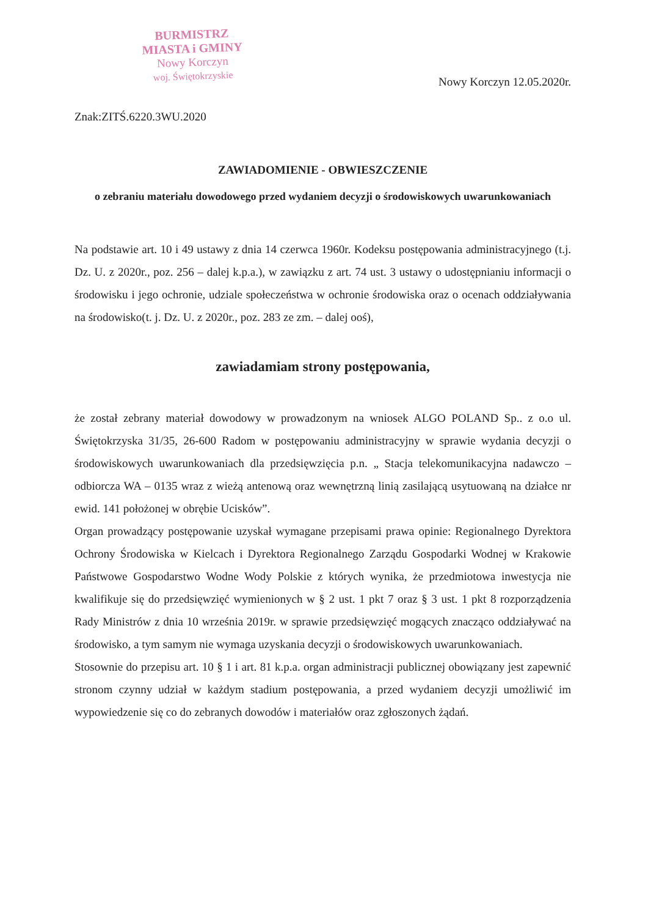BURMISTRZ
MIASTA i GMINY
Nowy Korczyn
woj. Świętokrzyskie
Nowy Korczyn 12.05.2020r.
Znak:ZITŚ.6220.3WU.2020
ZAWIADOMIENIE - OBWIESZCZENIE
o zebraniu materiału dowodowego przed wydaniem decyzji o środowiskowych uwarunkowaniach
Na podstawie art. 10 i 49 ustawy z dnia 14 czerwca 1960r. Kodeksu postępowania administracyjnego (t.j. Dz. U. z 2020r., poz. 256 – dalej k.p.a.), w zawiązku z art. 74 ust. 3 ustawy o udostępnianiu informacji o środowisku i jego ochronie, udziale społeczeństwa w ochronie środowiska oraz o ocenach oddziaływania na środowisko(t. j. Dz. U. z 2020r., poz. 283 ze zm. – dalej ooś),
zawiadamiam strony postępowania,
że został zebrany materiał dowodowy w prowadzonym na wniosek ALGO POLAND Sp.. z o.o ul. Świętokrzyska 31/35, 26-600 Radom w postępowaniu administracyjny w sprawie wydania decyzji o środowiskowych uwarunkowaniach dla przedsięwzięcia p.n. „ Stacja telekomunikacyjna nadawczo – odbiorcza WA – 0135 wraz z wieżą antenową oraz wewnętrzną linią zasilającą usytuowaną na działce nr ewid. 141 położonej w obrębie Ucisków”.
Organ prowadzący postępowanie uzyskał wymagane przepisami prawa opinie: Regionalnego Dyrektora Ochrony Środowiska w Kielcach i Dyrektora Regionalnego Zarządu Gospodarki Wodnej w Krakowie Państwowe Gospodarstwo Wodne Wody Polskie z których wynika, że przedmiotowa inwestycja nie kwalifikuje się do przedsięwzięć wymienionych w § 2 ust. 1 pkt 7 oraz § 3 ust. 1 pkt 8 rozporządzenia Rady Ministrów z dnia 10 września 2019r. w sprawie przedsięwzięć mogących znacząco oddziaływać na środowisko, a tym samym nie wymaga uzyskania decyzji o środowiskowych uwarunkowaniach.
Stosownie do przepisu art. 10 § 1 i art. 81 k.p.a. organ administracji publicznej obowiązany jest zapewnić stronom czynny udział w każdym stadium postępowania, a przed wydaniem decyzji umożliwić im wypowiedzenie się co do zebranych dowodów i materiałów oraz zgłoszonych żądań.